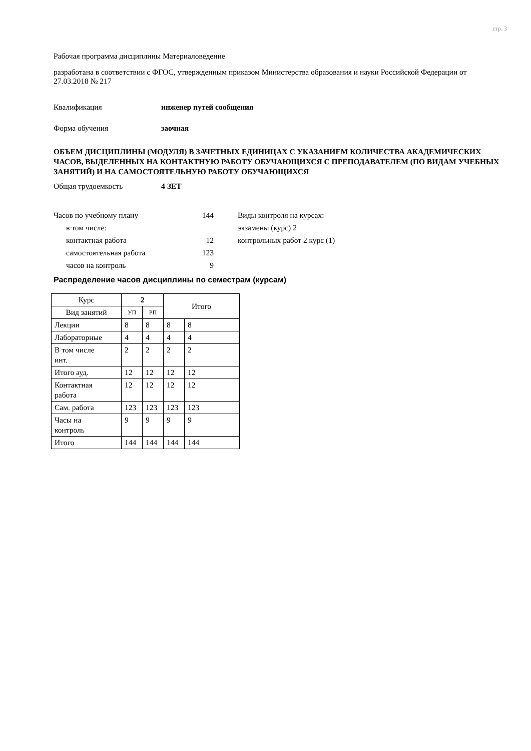стр. 3
Рабочая программа дисциплины Материаловедение
разработана в соответствии с ФГОС, утвержденным приказом Министерства образования и науки Российской Федерации от 27.03.2018 № 217
Квалификация инженер путей сообщения
Форма обучения заочная
ОБЪЕМ ДИСЦИПЛИНЫ (МОДУЛЯ) В ЗАЧЕТНЫХ ЕДИНИЦАХ С УКАЗАНИЕМ КОЛИЧЕСТВА АКАДЕМИЧЕСКИХ ЧАСОВ, ВЫДЕЛЕННЫХ НА КОНТАКТНУЮ РАБОТУ ОБУЧАЮЩИХСЯ С ПРЕПОДАВАТЕЛЕМ (ПО ВИДАМ УЧЕБНЫХ ЗАНЯТИЙ) И НА САМОСТОЯТЕЛЬНУЮ РАБОТУ ОБУЧАЮЩИХСЯ
Общая трудоемкость 4 ЗЕТ
Часов по учебному плану 144
в том числе:
контактная работа 12
самостоятельная работа 123
часов на контроль 9
Виды контроля на курсах:
экзамены (курс) 2
контрольных работ 2 курс (1)
Распределение часов дисциплины по семестрам (курсам)
| Курс | 2 | | Итого | |
| Вид занятий | УП | РП | | |
| Лекции | 8 | 8 | 8 | 8 |
| Лабораторные | 4 | 4 | 4 | 4 |
| В том числе инт. | 2 | 2 | 2 | 2 |
| Итого ауд. | 12 | 12 | 12 | 12 |
| Контактная работа | 12 | 12 | 12 | 12 |
| Сам. работа | 123 | 123 | 123 | 123 |
| Часы на контроль | 9 | 9 | 9 | 9 |
| Итого | 144 | 144 | 144 | 144 |